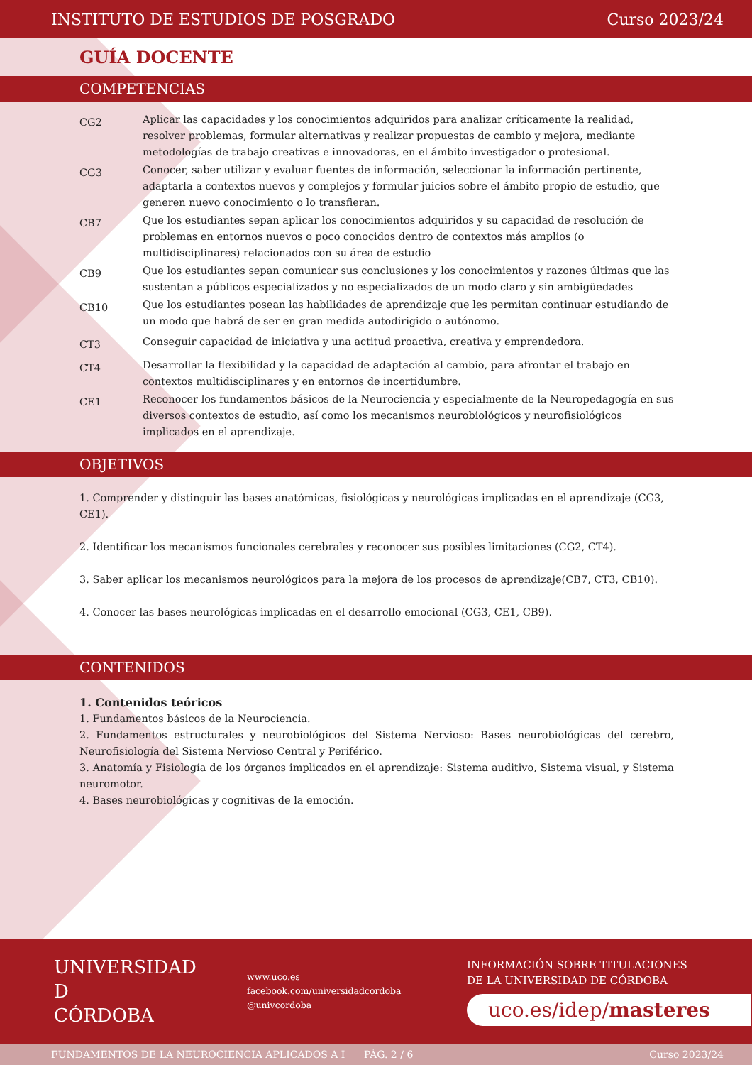INSTITUTO DE ESTUDIOS DE POSGRADO Curso 2023/24
GUÍA DOCENTE
COMPETENCIAS
CG2 Aplicar las capacidades y los conocimientos adquiridos para analizar críticamente la realidad, resolver problemas, formular alternativas y realizar propuestas de cambio y mejora, mediante metodologías de trabajo creativas e innovadoras, en el ámbito investigador o profesional.
CG3 Conocer, saber utilizar y evaluar fuentes de información, seleccionar la información pertinente, adaptarla a contextos nuevos y complejos y formular juicios sobre el ámbito propio de estudio, que generen nuevo conocimiento o lo transfieran.
CB7 Que los estudiantes sepan aplicar los conocimientos adquiridos y su capacidad de resolución de problemas en entornos nuevos o poco conocidos dentro de contextos más amplios (o multidisciplinares) relacionados con su área de estudio
CB9 Que los estudiantes sepan comunicar sus conclusiones y los conocimientos y razones últimas que las sustentan a públicos especializados y no especializados de un modo claro y sin ambigüedades
CB10 Que los estudiantes posean las habilidades de aprendizaje que les permitan continuar estudiando de un modo que habrá de ser en gran medida autodirigido o autónomo.
CT3 Conseguir capacidad de iniciativa y una actitud proactiva, creativa y emprendedora.
CT4 Desarrollar la flexibilidad y la capacidad de adaptación al cambio, para afrontar el trabajo en contextos multidisciplinares y en entornos de incertidumbre.
CE1 Reconocer los fundamentos básicos de la Neurociencia y especialmente de la Neuropedagogía en sus diversos contextos de estudio, así como los mecanismos neurobiológicos y neurofisiológicos implicados en el aprendizaje.
OBJETIVOS
1. Comprender y distinguir las bases anatómicas, fisiológicas y neurológicas implicadas en el aprendizaje (CG3, CE1).
2. Identificar los mecanismos funcionales cerebrales y reconocer sus posibles limitaciones (CG2, CT4).
3. Saber aplicar los mecanismos neurológicos para la mejora de los procesos de aprendizaje(CB7, CT3, CB10).
4. Conocer las bases neurológicas implicadas en el desarrollo emocional (CG3, CE1, CB9).
CONTENIDOS
1. Contenidos teóricos
1. Fundamentos básicos de la Neurociencia.
2. Fundamentos estructurales y neurobiológicos del Sistema Nervioso: Bases neurobiológicas del cerebro, Neurofisiología del Sistema Nervioso Central y Periférico.
3. Anatomía y Fisiología de los órganos implicados en el aprendizaje: Sistema auditivo, Sistema visual, y Sistema neuromotor.
4. Bases neurobiológicas y cognitivas de la emoción.
UNIVERSIDAD
D
CÓRDOBA
www.uco.es
facebook.com/universidadcordoba
@univcordoba
INFORMACIÓN SOBRE TITULACIONES
DE LA UNIVERSIDAD DE CÓRDOBA
uco.es/idep/masteres
FUNDAMENTOS DE LA NEUROCIENCIA APLICADOS A I PÁG. 2 / 6 Curso 2023/24